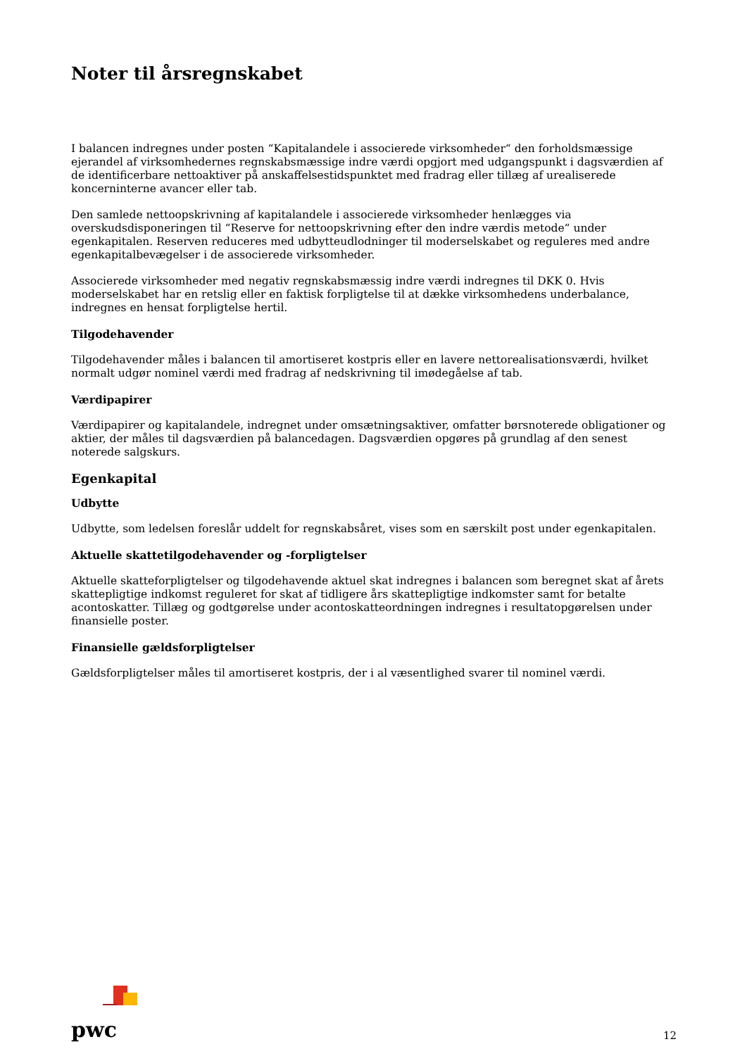Noter til årsregnskabet
I balancen indregnes under posten “Kapitalandele i associerede virksomheder“ den forholdsmæssige ejerandel af virksomhedernes regnskabsmæssige indre værdi opgjort med udgangspunkt i dagsværdien af de identificerbare nettoaktiver på anskaffelsestidspunktet med fradrag eller tillæg af urealiserede koncerninterne avancer eller tab.
Den samlede nettoopskrivning af kapitalandele i associerede virksomheder henlægges via overskudsdisponeringen til “Reserve for nettoopskrivning efter den indre værdis metode“ under egenkapitalen. Reserven reduceres med udbytteudlodninger til moderselskabet og reguleres med andre egenkapitalbevægelser i de associerede virksomheder.
Associerede virksomheder med negativ regnskabsmæssig indre værdi indregnes til DKK 0. Hvis moderselskabet har en retslig eller en faktisk forpligtelse til at dække virksomhedens underbalance, indregnes en hensat forpligtelse hertil.
Tilgodehavender
Tilgodehavender måles i balancen til amortiseret kostpris eller en lavere nettorealisationsværdi, hvilket normalt udgør nominel værdi med fradrag af nedskrivning til imødegåelse af tab.
Værdipapirer
Værdipapirer og kapitalandele, indregnet under omsætningsaktiver, omfatter børsnoterede obligationer og aktier, der måles til dagsværdien på balancedagen. Dagsværdien opgøres på grundlag af den senest noterede salgskurs.
Egenkapital
Udbytte
Udbytte, som ledelsen foreslår uddelt for regnskabsåret, vises som en særskilt post under egenkapitalen.
Aktuelle skattetilgodehavender og -forpligtelser
Aktuelle skatteforpligtelser og tilgodehavende aktuel skat indregnes i balancen som beregnet skat af årets skattepligtige indkomst reguleret for skat af tidligere års skattepligtige indkomster samt for betalte acontoskatter. Tillæg og godtgørelse under acontoskatteordningen indregnes i resultatopgørelsen under finansielle poster.
Finansielle gældsforpligtelser
Gældsforpligtelser måles til amortiseret kostpris, der i al væsentlighed svarer til nominel værdi.
pwc
12